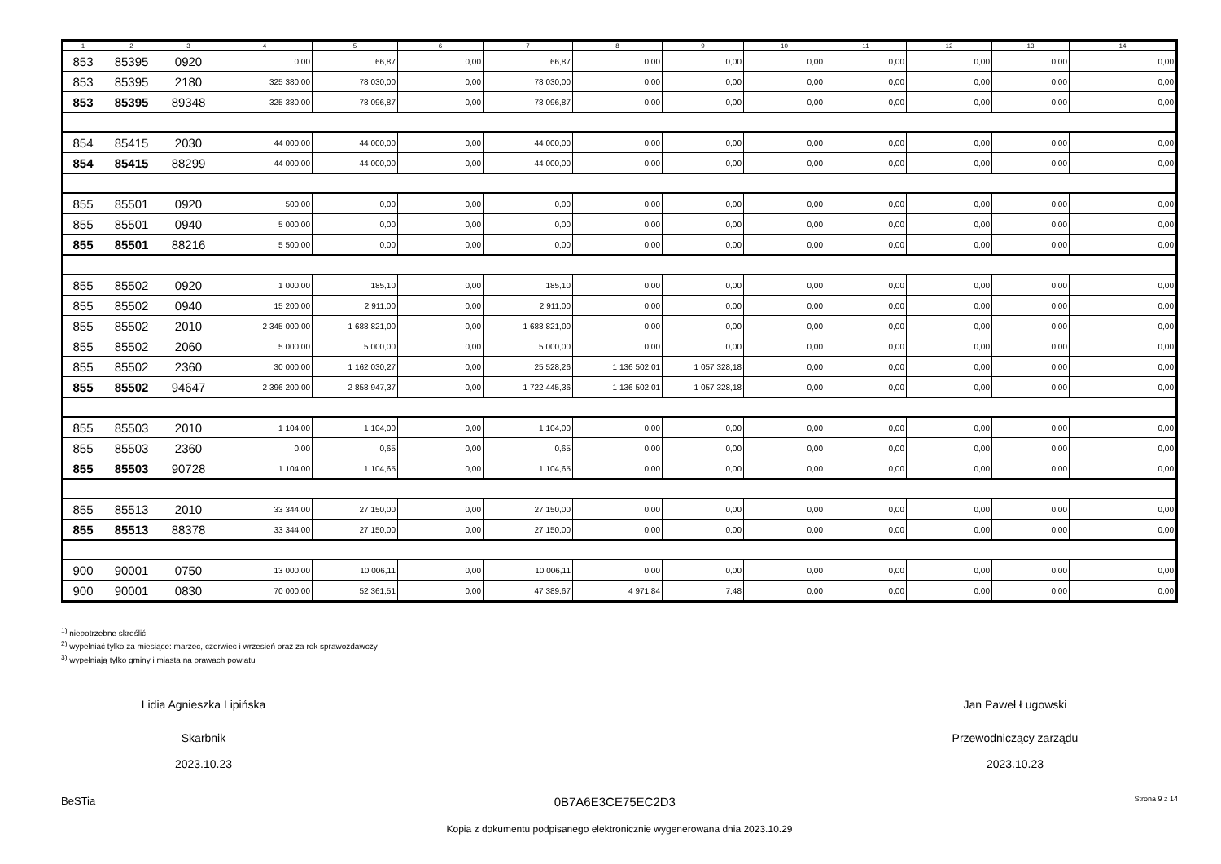| 1 | 2 | 3 | 4 | 5 | 6 | 7 | 8 | 9 | 10 | 11 | 12 | 13 | 14 |
| --- | --- | --- | --- | --- | --- | --- | --- | --- | --- | --- | --- | --- | --- |
| 853 | 85395 | 0920 | 0,00 | 66,87 | 0,00 | 66,87 | 0,00 | 0,00 | 0,00 | 0,00 | 0,00 | 0,00 | 0,00 |
| 853 | 85395 | 2180 | 325 380,00 | 78 030,00 | 0,00 | 78 030,00 | 0,00 | 0,00 | 0,00 | 0,00 | 0,00 | 0,00 | 0,00 |
| 853 | 85395 | 89348 | 325 380,00 | 78 096,87 | 0,00 | 78 096,87 | 0,00 | 0,00 | 0,00 | 0,00 | 0,00 | 0,00 | 0,00 |
| 854 | 85415 | 2030 | 44 000,00 | 44 000,00 | 0,00 | 44 000,00 | 0,00 | 0,00 | 0,00 | 0,00 | 0,00 | 0,00 | 0,00 |
| 854 | 85415 | 88299 | 44 000,00 | 44 000,00 | 0,00 | 44 000,00 | 0,00 | 0,00 | 0,00 | 0,00 | 0,00 | 0,00 | 0,00 |
| 855 | 85501 | 0920 | 500,00 | 0,00 | 0,00 | 0,00 | 0,00 | 0,00 | 0,00 | 0,00 | 0,00 | 0,00 | 0,00 |
| 855 | 85501 | 0940 | 5 000,00 | 0,00 | 0,00 | 0,00 | 0,00 | 0,00 | 0,00 | 0,00 | 0,00 | 0,00 | 0,00 |
| 855 | 85501 | 88216 | 5 500,00 | 0,00 | 0,00 | 0,00 | 0,00 | 0,00 | 0,00 | 0,00 | 0,00 | 0,00 | 0,00 |
| 855 | 85502 | 0920 | 1 000,00 | 185,10 | 0,00 | 185,10 | 0,00 | 0,00 | 0,00 | 0,00 | 0,00 | 0,00 | 0,00 |
| 855 | 85502 | 0940 | 15 200,00 | 2 911,00 | 0,00 | 2 911,00 | 0,00 | 0,00 | 0,00 | 0,00 | 0,00 | 0,00 | 0,00 |
| 855 | 85502 | 2010 | 2 345 000,00 | 1 688 821,00 | 0,00 | 1 688 821,00 | 0,00 | 0,00 | 0,00 | 0,00 | 0,00 | 0,00 | 0,00 |
| 855 | 85502 | 2060 | 5 000,00 | 5 000,00 | 0,00 | 5 000,00 | 0,00 | 0,00 | 0,00 | 0,00 | 0,00 | 0,00 | 0,00 |
| 855 | 85502 | 2360 | 30 000,00 | 1 162 030,27 | 0,00 | 25 528,26 | 1 136 502,01 | 1 057 328,18 | 0,00 | 0,00 | 0,00 | 0,00 | 0,00 |
| 855 | 85502 | 94647 | 2 396 200,00 | 2 858 947,37 | 0,00 | 1 722 445,36 | 1 136 502,01 | 1 057 328,18 | 0,00 | 0,00 | 0,00 | 0,00 | 0,00 |
| 855 | 85503 | 2010 | 1 104,00 | 1 104,00 | 0,00 | 1 104,00 | 0,00 | 0,00 | 0,00 | 0,00 | 0,00 | 0,00 | 0,00 |
| 855 | 85503 | 2360 | 0,00 | 0,65 | 0,00 | 0,65 | 0,00 | 0,00 | 0,00 | 0,00 | 0,00 | 0,00 | 0,00 |
| 855 | 85503 | 90728 | 1 104,00 | 1 104,65 | 0,00 | 1 104,65 | 0,00 | 0,00 | 0,00 | 0,00 | 0,00 | 0,00 | 0,00 |
| 855 | 85513 | 2010 | 33 344,00 | 27 150,00 | 0,00 | 27 150,00 | 0,00 | 0,00 | 0,00 | 0,00 | 0,00 | 0,00 | 0,00 |
| 855 | 85513 | 88378 | 33 344,00 | 27 150,00 | 0,00 | 27 150,00 | 0,00 | 0,00 | 0,00 | 0,00 | 0,00 | 0,00 | 0,00 |
| 900 | 90001 | 0750 | 13 000,00 | 10 006,11 | 0,00 | 10 006,11 | 0,00 | 0,00 | 0,00 | 0,00 | 0,00 | 0,00 | 0,00 |
| 900 | 90001 | 0830 | 70 000,00 | 52 361,51 | 0,00 | 47 389,67 | 4 971,84 | 7,48 | 0,00 | 0,00 | 0,00 | 0,00 | 0,00 |
<sup>1)</sup> niepotrzebne skreślić
<sup>2)</sup> wypełniać tylko za miesiące: marzec, czerwiec i wrzesień oraz za rok sprawozdawczy
<sup>3)</sup> wypełniają tylko gminy i miasta na prawach powiatu
Lidia Agnieszka Lipińska
Skarbnik
2023.10.23
Jan Paweł Ługowski
Przewodniczący zarządu
2023.10.23
BeSTia 0B7A6E3CE75EC2D3 Strona 9 z 14
Kopia z dokumentu podpisanego elektronicznie wygenerowana dnia 2023.10.29